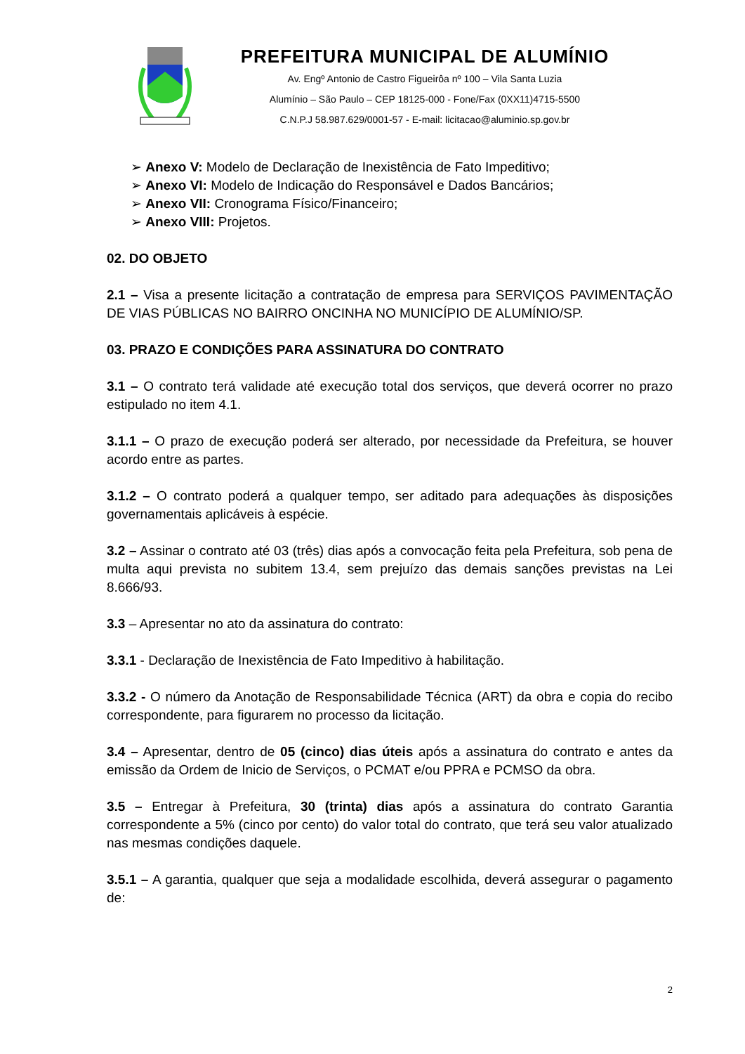PREFEITURA MUNICIPAL DE ALUMÍNIO
Av. Engº Antonio de Castro Figueirôa nº 100 – Vila Santa Luzia
Alumínio – São Paulo – CEP 18125-000 - Fone/Fax (0XX11)4715-5500
C.N.P.J 58.987.629/0001-57 - E-mail: licitacao@aluminio.sp.gov.br
➢ Anexo V: Modelo de Declaração de Inexistência de Fato Impeditivo;
➢ Anexo VI: Modelo de Indicação do Responsável e Dados Bancários;
➢ Anexo VII: Cronograma Físico/Financeiro;
➢ Anexo VIII: Projetos.
02. DO OBJETO
2.1 – Visa a presente licitação a contratação de empresa para SERVIÇOS PAVIMENTAÇÃO DE VIAS PÚBLICAS NO BAIRRO ONCINHA NO MUNICÍPIO DE ALUMÍNIO/SP.
03. PRAZO E CONDIÇÕES PARA ASSINATURA DO CONTRATO
3.1 – O contrato terá validade até execução total dos serviços, que deverá ocorrer no prazo estipulado no item 4.1.
3.1.1 – O prazo de execução poderá ser alterado, por necessidade da Prefeitura, se houver acordo entre as partes.
3.1.2 – O contrato poderá a qualquer tempo, ser aditado para adequações às disposições governamentais aplicáveis à espécie.
3.2 – Assinar o contrato até 03 (três) dias após a convocação feita pela Prefeitura, sob pena de multa aqui prevista no subitem 13.4, sem prejuízo das demais sanções previstas na Lei 8.666/93.
3.3 – Apresentar no ato da assinatura do contrato:
3.3.1 - Declaração de Inexistência de Fato Impeditivo à habilitação.
3.3.2 - O número da Anotação de Responsabilidade Técnica (ART) da obra e copia do recibo correspondente, para figurarem no processo da licitação.
3.4 – Apresentar, dentro de 05 (cinco) dias úteis após a assinatura do contrato e antes da emissão da Ordem de Inicio de Serviços, o PCMAT e/ou PPRA e PCMSO da obra.
3.5 – Entregar à Prefeitura, 30 (trinta) dias após a assinatura do contrato Garantia correspondente a 5% (cinco por cento) do valor total do contrato, que terá seu valor atualizado nas mesmas condições daquele.
3.5.1 – A garantia, qualquer que seja a modalidade escolhida, deverá assegurar o pagamento de:
2